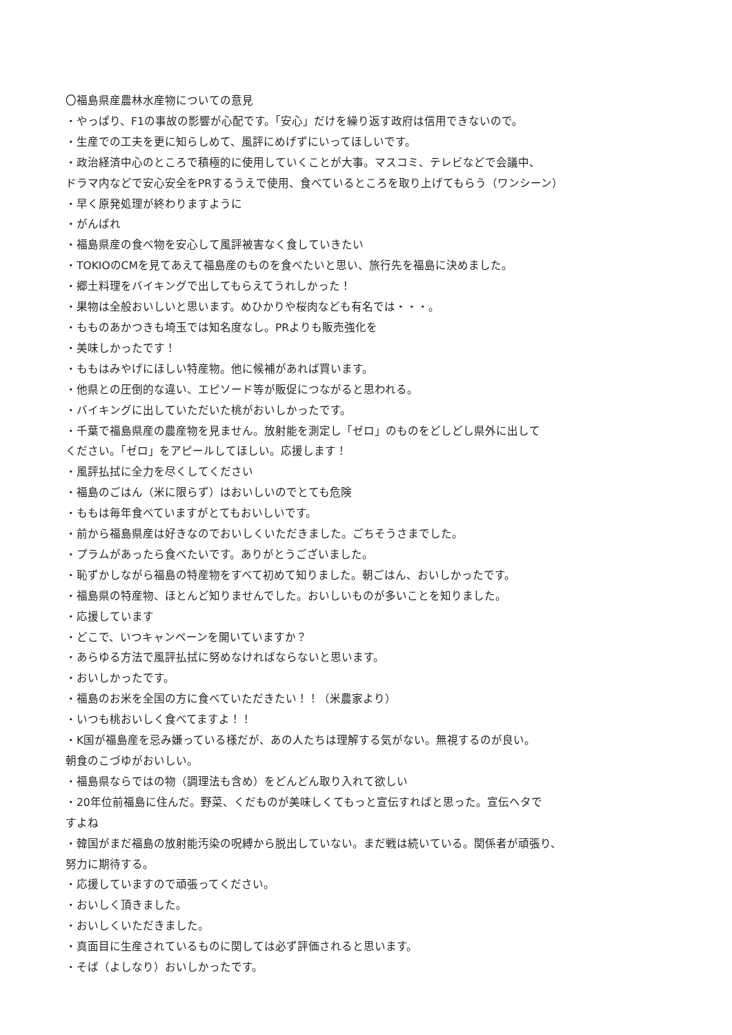〇福島県産農林水産物についての意見
・やっぱり、F1の事故の影響が心配です。「安心」だけを繰り返す政府は信用できないので。
・生産での工夫を更に知らしめて、風評にめげずにいってほしいです。
・政治経済中心のところで積極的に使用していくことが大事。マスコミ、テレビなどで会議中、
ドラマ内などで安心安全をPRするうえで使用、食べているところを取り上げてもらう（ワンシーン）
・早く原発処理が終わりますように
・がんばれ
・福島県産の食べ物を安心して風評被害なく食していきたい
・TOKIOのCMを見てあえて福島産のものを食べたいと思い、旅行先を福島に決めました。
・郷土料理をバイキングで出してもらえてうれしかった！
・果物は全般おいしいと思います。めひかりや桜肉なども有名では・・・。
・もものあかつきも埼玉では知名度なし。PRよりも販売強化を
・美味しかったです！
・ももはみやげにほしい特産物。他に候補があれば買います。
・他県との圧倒的な違い、エピソード等が販促につながると思われる。
・バイキングに出していただいた桃がおいしかったです。
・千葉で福島県産の農産物を見ません。放射能を測定し「ゼロ」のものをどしどし県外に出して
ください。「ゼロ」をアピールしてほしい。応援します！
・風評払拭に全力を尽くしてください
・福島のごはん（米に限らず）はおいしいのでとても危険
・ももは毎年食べていますがとてもおいしいです。
・前から福島県産は好きなのでおいしくいただきました。ごちそうさまでした。
・プラムがあったら食べたいです。ありがとうございました。
・恥ずかしながら福島の特産物をすべて初めて知りました。朝ごはん、おいしかったです。
・福島県の特産物、ほとんど知りませんでした。おいしいものが多いことを知りました。
・応援しています
・どこで、いつキャンペーンを開いていますか？
・あらゆる方法で風評払拭に努めなければならないと思います。
・おいしかったです。
・福島のお米を全国の方に食べていただきたい！！（米農家より）
・いつも桃おいしく食べてますよ！！
・K国が福島産を忌み嫌っている様だが、あの人たちは理解する気がない。無視するのが良い。
朝食のこづゆがおいしい。
・福島県ならではの物（調理法も含め）をどんどん取り入れて欲しい
・20年位前福島に住んだ。野菜、くだものが美味しくてもっと宣伝すればと思った。宣伝ヘタで
すよね
・韓国がまだ福島の放射能汚染の呪縛から脱出していない。まだ戦は続いている。関係者が頑張り、
努力に期待する。
・応援していますので頑張ってください。
・おいしく頂きました。
・おいしくいただきました。
・真面目に生産されているものに関しては必ず評価されると思います。
・そば（よしなり）おいしかったです。